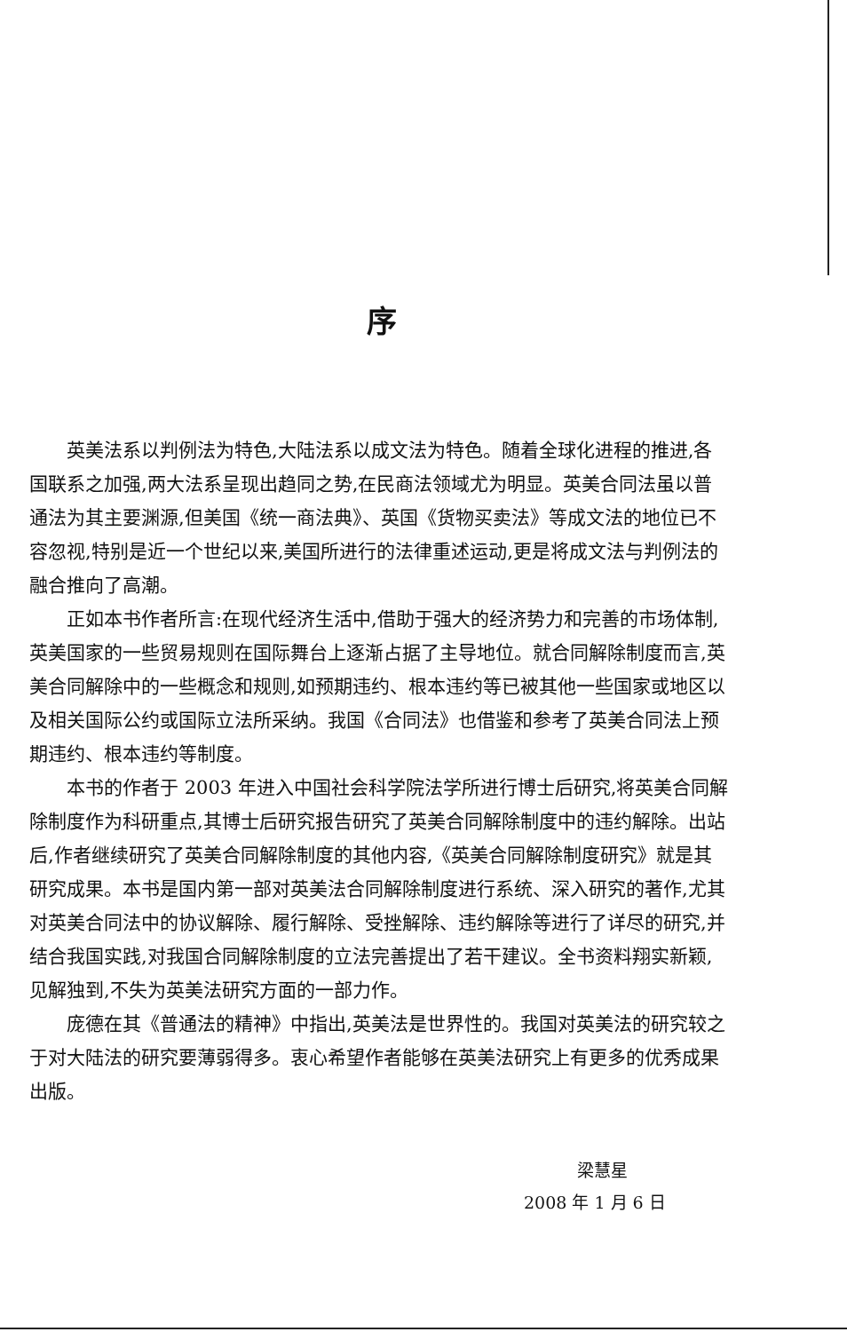序
英美法系以判例法为特色,大陆法系以成文法为特色。随着全球化进程的推进,各国联系之加强,两大法系呈现出趋同之势,在民商法领域尤为明显。英美合同法虽以普通法为其主要渊源,但美国《统一商法典》、英国《货物买卖法》等成文法的地位已不容忽视,特别是近一个世纪以来,美国所进行的法律重述运动,更是将成文法与判例法的融合推向了高潮。
正如本书作者所言:在现代经济生活中,借助于强大的经济势力和完善的市场体制,英美国家的一些贸易规则在国际舞台上逐渐占据了主导地位。就合同解除制度而言,英美合同解除中的一些概念和规则,如预期违约、根本违约等已被其他一些国家或地区以及相关国际公约或国际立法所采纳。我国《合同法》也借鉴和参考了英美合同法上预期违约、根本违约等制度。
本书的作者于 2003 年进入中国社会科学院法学所进行博士后研究,将英美合同解除制度作为科研重点,其博士后研究报告研究了英美合同解除制度中的违约解除。出站后,作者继续研究了英美合同解除制度的其他内容,《英美合同解除制度研究》就是其研究成果。本书是国内第一部对英美法合同解除制度进行系统、深入研究的著作,尤其对英美合同法中的协议解除、履行解除、受挫解除、违约解除等进行了详尽的研究,并结合我国实践,对我国合同解除制度的立法完善提出了若干建议。全书资料翔实新颖,见解独到,不失为英美法研究方面的一部力作。
庞德在其《普通法的精神》中指出,英美法是世界性的。我国对英美法的研究较之于对大陆法的研究要薄弱得多。衷心希望作者能够在英美法研究上有更多的优秀成果出版。
梁慧星
2008 年 1 月 6 日